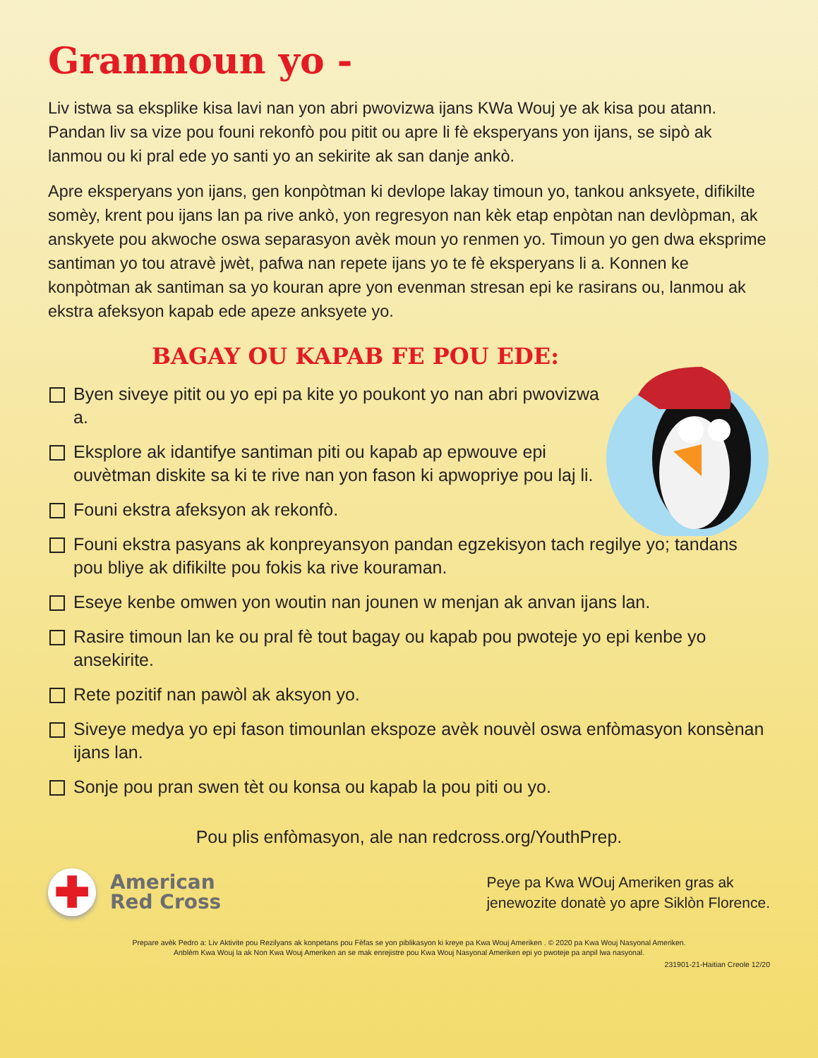Granmoun yo -
Liv istwa sa eksplike kisa lavi nan yon abri pwovizwa ijans KWa Wouj ye ak kisa pou atann. Pandan liv sa vize pou founi rekonfò pou pitit ou apre li fè eksperyans yon ijans, se sipò ak lanmou ou ki pral ede yo santi yo an sekirite ak san danje ankò.
Apre eksperyans yon ijans, gen konpòtman ki devlope lakay timoun yo, tankou anksyete, difikilte somèy, krent pou ijans lan pa rive ankò, yon regresyon nan kèk etap enpòtan nan devlòpman, ak anskyete pou akwoche oswa separasyon avèk moun yo renmen yo. Timoun yo gen dwa eksprime santiman yo tou atravè jwèt, pafwa nan repete ijans yo te fè eksperyans li a. Konnen ke konpòtman ak santiman sa yo kouran apre yon evenman stresan epi ke rasirans ou, lanmou ak ekstra afeksyon kapab ede apeze anksyete yo.
BAGAY OU KAPAB FE POU EDE:
Byen siveye pitit ou yo epi pa kite yo poukont yo nan abri pwovizwa a.
Eksplore ak idantifye santiman piti ou kapab ap epwouve epi ouvètman diskite sa ki te rive nan yon fason ki apwopriye pou laj li.
Founi ekstra afeksyon ak rekonfò.
Founi ekstra pasyans ak konpreyansyon pandan egzekisyon tach regilye yo; tandans pou bliye ak difikilte pou fokis ka rive kouraman.
Eseye kenbe omwen yon woutin nan jounen w menjan ak anvan ijans lan.
Rasire timoun lan ke ou pral fè tout bagay ou kapab pou pwoteje yo epi kenbe yo ansekirite.
Rete pozitif nan pawòl ak aksyon yo.
Siveye medya yo epi fason timounlan ekspoze avèk nouvèl oswa enfòmasyon konsènan ijans lan.
Sonje pou pran swen tèt ou konsa ou kapab la pou piti ou yo.
Pou plis enfòmasyon, ale nan redcross.org/YouthPrep.
✚
American
Red Cross
Peye pa Kwa WOuj Ameriken gras ak
jenewozite donatè yo apre Siklòn Florence.
Prepare avèk Pedro a: Liv Aktivite pou Rezilyans ak konpetans pou Fèfas se yon piblikasyon ki kreye pa Kwa Wouj Ameriken . © 2020 pa Kwa Wouj Nasyonal Ameriken.
Anblèm Kwa Wouj la ak Non Kwa Wouj Ameriken an se mak enrejistre pou Kwa Wouj Nasyonal Ameriken epi yo pwoteje pa anpil lwa nasyonal.
231901-21-Haitian Creole 12/20